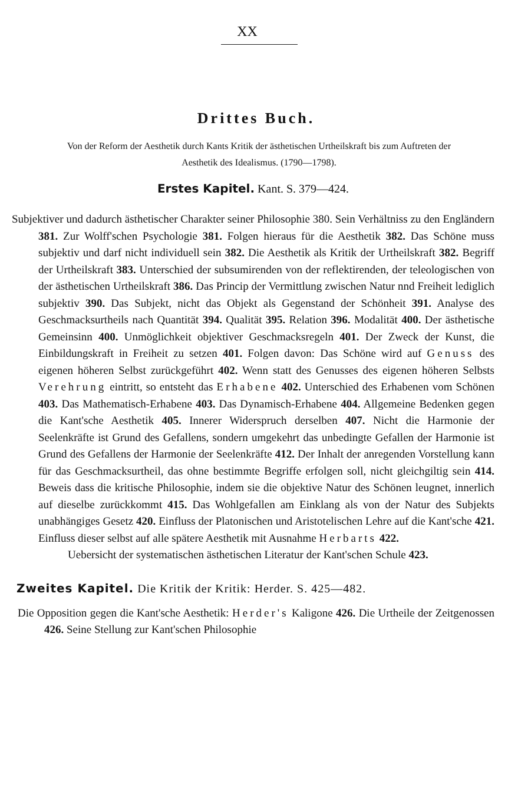XX
Drittes Buch.
Von der Reform der Aesthetik durch Kants Kritik der ästhetischen Urtheilskraft bis zum Auftreten der
Aesthetik des Idealismus. (1790—1798).
Erstes Kapitel. Kant. S. 379—424.
Subjektiver und dadurch ästhetischer Charakter seiner Philosophie 380. Sein Verhältniss zu den Engländern 381. Zur Wolff'schen Psychologie 381. Folgen hieraus für die Aesthetik 382. Das Schöne muss subjektiv und darf nicht individuell sein 382. Die Aesthetik als Kritik der Urtheilskraft 382. Begriff der Urtheilskraft 383. Unterschied der subsumirenden von der reflektirenden, der teleologischen von der ästhetischen Urtheilskraft 386. Das Princip der Vermittlung zwischen Natur nnd Freiheit lediglich subjektiv 390. Das Subjekt, nicht das Objekt als Gegenstand der Schönheit 391. Analyse des Geschmacksurtheils nach Quantität 394. Qualität 395. Relation 396. Modalität 400. Der ästhetische Gemeinsinn 400. Unmöglichkeit objektiver Geschmacksregeln 401. Der Zweck der Kunst, die Einbildungskraft in Freiheit zu setzen 401. Folgen davon: Das Schöne wird auf Genuss des eigenen höheren Selbst zurückgeführt 402. Wenn statt des Genusses des eigenen höheren Selbsts Verehrung eintritt, so entsteht das Erhabene 402. Unterschied des Erhabenen vom Schönen 403. Das Mathematisch-Erhabene 403. Das Dynamisch-Erhabene 404. Allgemeine Bedenken gegen die Kant'sche Aesthetik 405. Innerer Widerspruch derselben 407. Nicht die Harmonie der Seelenkräfte ist Grund des Gefallens, sondern umgekehrt das unbedingte Gefallen der Harmonie ist Grund des Gefallens der Harmonie der Seelenkräfte 412. Der Inhalt der anregenden Vorstellung kann für das Geschmacksurtheil, das ohne bestimmte Begriffe erfolgen soll, nicht gleichgiltig sein 414. Beweis dass die kritische Philosophie, indem sie die objektive Natur des Schönen leugnet, innerlich auf dieselbe zurückkommt 415. Das Wohlgefallen am Einklang als von der Natur des Subjekts unabhängiges Gesetz 420. Einfluss der Platonischen und Aristotelischen Lehre auf die Kant'sche 421. Einfluss dieser selbst auf alle spätere Aesthetik mit Ausnahme Herbarts 422.
Uebersicht der systematischen ästhetischen Literatur der Kant'schen Schule 423.
Zweites Kapitel. Die Kritik der Kritik: Herder. S. 425—482.
Die Opposition gegen die Kant'sche Aesthetik: Herder's Kaligone 426. Die Urtheile der Zeitgenossen 426. Seine Stellung zur Kant'schen Philosophie